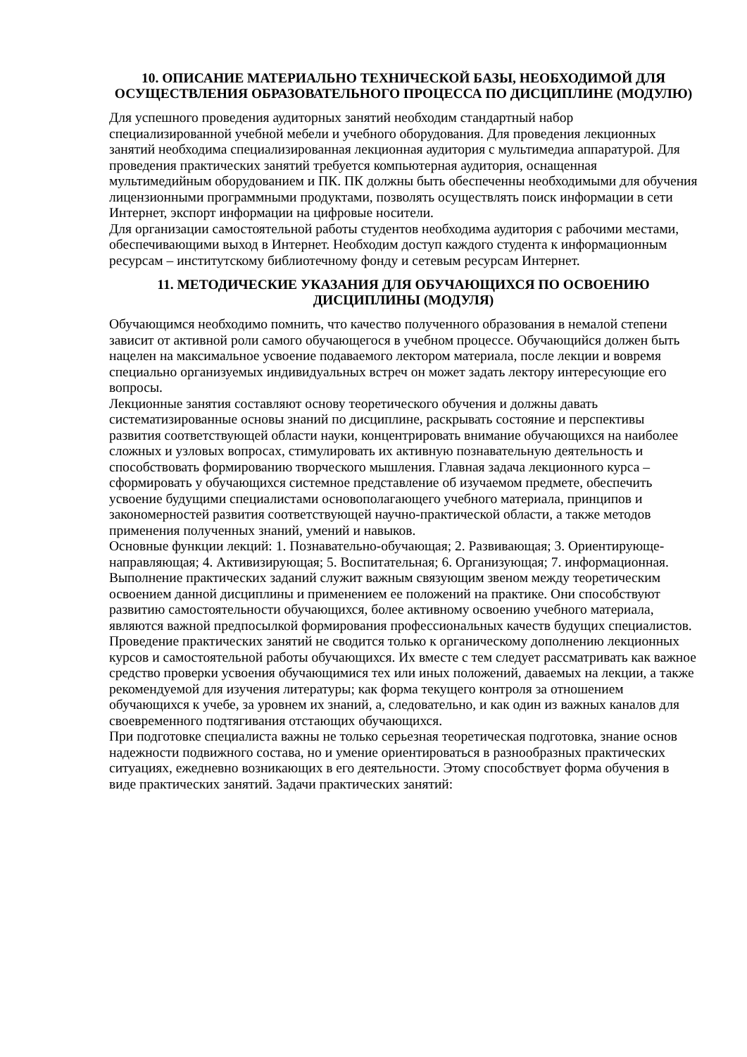10. ОПИСАНИЕ МАТЕРИАЛЬНО ТЕХНИЧЕСКОЙ БАЗЫ, НЕОБХОДИМОЙ ДЛЯ ОСУЩЕСТВЛЕНИЯ ОБРАЗОВАТЕЛЬНОГО ПРОЦЕССА ПО ДИСЦИПЛИНЕ (МОДУЛЮ)
Для успешного проведения аудиторных занятий необходим стандартный набор специализированной учебной мебели и учебного оборудования. Для проведения лекционных занятий необходима специализированная лекционная аудитория с мультимедиа аппаратурой. Для проведения практических занятий требуется компьютерная аудитория, оснащенная мультимедийным оборудованием и ПК. ПК должны быть обеспеченны необходимыми для обучения лицензионными программными продуктами, позволять осуществлять поиск информации в сети Интернет, экспорт информации на цифровые носители.
Для организации самостоятельной работы студентов необходима аудитория с рабочими местами, обеспечивающими выход в Интернет. Необходим доступ каждого студента к информационным ресурсам – институтскому библиотечному фонду и сетевым ресурсам Интернет.
11. МЕТОДИЧЕСКИЕ УКАЗАНИЯ ДЛЯ ОБУЧАЮЩИХСЯ ПО ОСВОЕНИЮ ДИСЦИПЛИНЫ (МОДУЛЯ)
Обучающимся необходимо помнить, что качество полученного образования в немалой степени зависит от активной роли самого обучающегося в учебном процессе. Обучающийся должен быть нацелен на максимальное усвоение подаваемого лектором материала, после лекции и вовремя специально организуемых индивидуальных встреч он может задать лектору интересующие его вопросы.
Лекционные занятия составляют основу теоретического обучения и должны давать систематизированные основы знаний по дисциплине, раскрывать состояние и перспективы развития соответствующей области науки, концентрировать внимание обучающихся на наиболее сложных и узловых вопросах, стимулировать их активную познавательную деятельность и способствовать формированию творческого мышления. Главная задача лекционного курса – сформировать у обучающихся системное представление об изучаемом предмете, обеспечить усвоение будущими специалистами основополагающего учебного материала, принципов и закономерностей развития соответствующей научно-практической области, а также методов применения полученных знаний, умений и навыков.
Основные функции лекций: 1. Познавательно-обучающая; 2. Развивающая; 3. Ориентирующе-направляющая; 4. Активизирующая; 5. Воспитательная; 6. Организующая; 7. информационная.
Выполнение практических заданий служит важным связующим звеном между теоретическим освоением данной дисциплины и применением ее положений на практике. Они способствуют развитию самостоятельности обучающихся, более активному освоению учебного материала, являются важной предпосылкой формирования профессиональных качеств будущих специалистов.
Проведение практических занятий не сводится только к органическому дополнению лекционных курсов и самостоятельной работы обучающихся. Их вместе с тем следует рассматривать как важное средство проверки усвоения обучающимися тех или иных положений, даваемых на лекции, а также рекомендуемой для изучения литературы; как форма текущего контроля за отношением обучающихся к учебе, за уровнем их знаний, а, следовательно, и как один из важных каналов для своевременного подтягивания отстающих обучающихся.
При подготовке специалиста важны не только серьезная теоретическая подготовка, знание основ надежности подвижного состава, но и умение ориентироваться в разнообразных практических ситуациях, ежедневно возникающих в его деятельности. Этому способствует форма обучения в виде практических занятий. Задачи практических занятий: